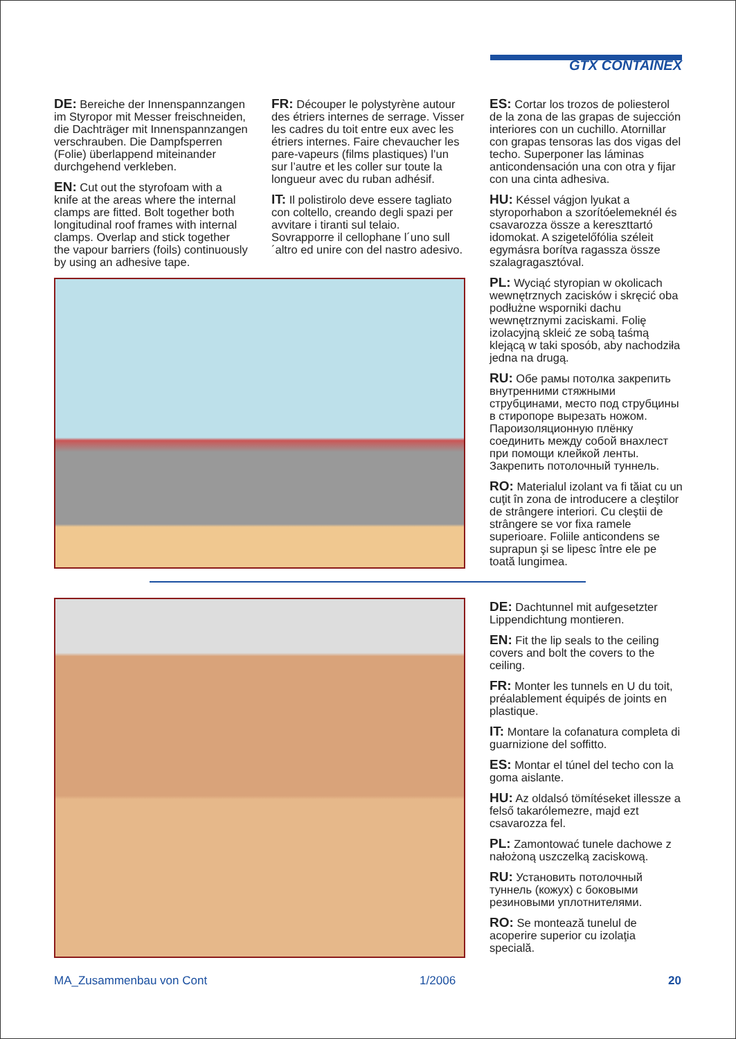GTX CONTAINEX
DE: Bereiche der Innenspannzangen im Styropor mit Messer freischneiden, die Dachträger mit Innenspannzangen verschrauben. Die Dampfsperren (Folie) überlappend miteinander durchgehend verkleben.
EN: Cut out the styrofoam with a knife at the areas where the internal clamps are fitted. Bolt together both longitudinal roof frames with internal clamps. Overlap and stick together the vapour barriers (foils) continuously by using an adhesive tape.
FR: Découper le polystyrène autour des étriers internes de serrage. Visser les cadres du toit entre eux avec les étriers internes. Faire chevaucher les pare-vapeurs (films plastiques) l’un sur l’autre et les coller sur toute la longueur avec du ruban adhésif.
IT: Il polistirolo deve essere tagliato con coltello, creando degli spazi per avvitare i tiranti sul telaio. Sovrapporre il cellophane l´uno sull´altro ed unire con del nastro adesivo.
ES: Cortar los trozos de poliesterol de la zona de las grapas de sujección interiores con un cuchillo. Atornillar con grapas tensoras las dos vigas del techo. Superponer las láminas anticondensación una con otra y fijar con una cinta adhesiva.
HU: Késsel vágjon lyukat a styroporhabon a szorítóelemeknél és csavarozza össze a kereszttartó idomokat. A szigetelőfólia széleit egymásra borítva ragassza össze szalagragasztóval.
PL: Wyciąć styropian w okolicach wewnętrznych zacisków i skręcić oba podłużne wsporniki dachu wewnętrznymi zaciskami. Folię izolacyjną skleić ze sobą taśmą klejącą w taki sposób, aby nachodziła jedna na drugą.
RU: Обе рамы потолка закрепить внутренними стяжными струбцинами, место под струбцины в стиропоре вырезать ножом. Пароизоляционную плёнку соединить между собой внахлест при помощи клейкой ленты. Закрепить потолочный туннель.
RO: Materialul izolant va fi tăiat cu un cuţit în zona de introducere a cleştilor de strângere interiori. Cu cleştii de strângere se vor fixa ramele superioare. Foliile anticondens se suprapun şi se lipesc între ele pe toată lungimea.
DE: Dachtunnel mit aufgesetzter Lippendichtung montieren.
EN: Fit the lip seals to the ceiling covers and bolt the covers to the ceiling.
FR: Monter les tunnels en U du toit, préalablement équipés de joints en plastique.
IT: Montare la cofanatura completa di guarnizione del soffitto.
ES: Montar el túnel del techo con la goma aislante.
HU: Az oldalsó tömítéseket illessze a felső takarólemezre, majd ezt csavarozza fel.
PL: Zamontować tunele dachowe z nałożoną uszczelką zaciskową.
RU: Установить потолочный туннель (кожух) с боковыми резиновыми уплотнителями.
RO: Se montează tunelul de acoperire superior cu izolaţia specială.
MA_Zusammenbau von Cont 1/2006 20